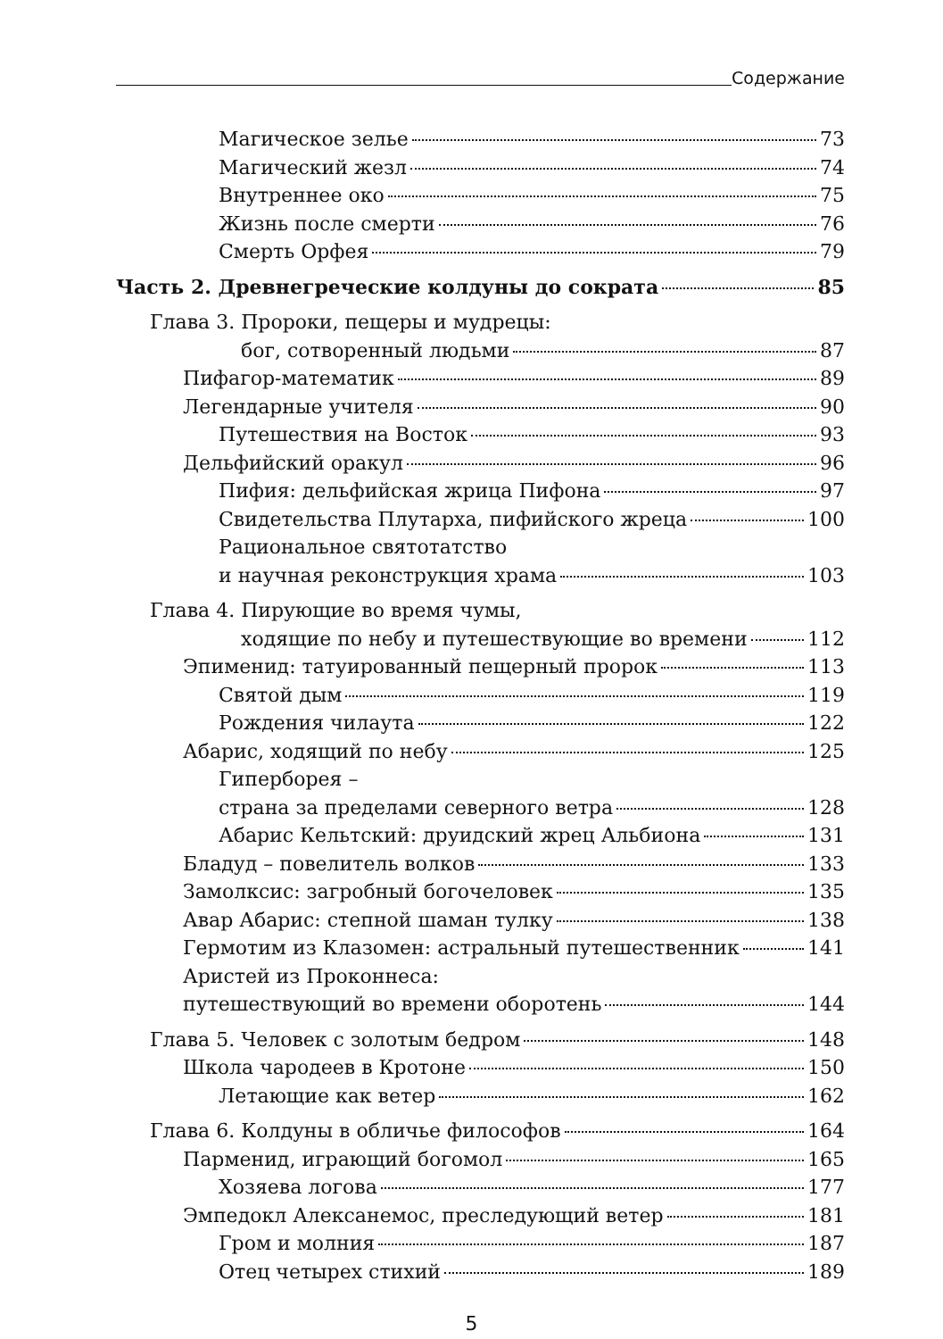Содержание
Магическое зелье 73
Магический жезл 74
Внутреннее око 75
Жизнь после смерти 76
Смерть Орфея 79
Часть 2. Древнегреческие колдуны до сократа 85
Глава 3. Пророки, пещеры и мудрецы:
бог, сотворенный людьми 87
Пифагор-математик 89
Легендарные учителя 90
Путешествия на Восток 93
Дельфийский оракул 96
Пифия: дельфийская жрица Пифона 97
Свидетельства Плутарха, пифийского жреца 100
Рациональное святотатство
и научная реконструкция храма 103
Глава 4. Пирующие во время чумы,
ходящие по небу и путешествующие во времени 112
Эпименид: татуированный пещерный пророк 113
Святой дым 119
Рождения чилаута 122
Абарис, ходящий по небу 125
Гиперборея –
страна за пределами северного ветра 128
Абарис Кельтский: друидский жрец Альбиона 131
Бладуд – повелитель волков 133
Замолксис: загробный богочеловек 135
Авар Абарис: степной шаман тулку 138
Гермотим из Клазомен: астральный путешественник 141
Аристей из Проконнеса:
путешествующий во времени оборотень 144
Глава 5. Человек с золотым бедром 148
Школа чародеев в Кротоне 150
Летающие как ветер 162
Глава 6. Колдуны в обличье философов 164
Парменид, играющий богомол 165
Хозяева логова 177
Эмпедокл Алексанемос, преследующий ветер 181
Гром и молния 187
Отец четырех стихий 189
5